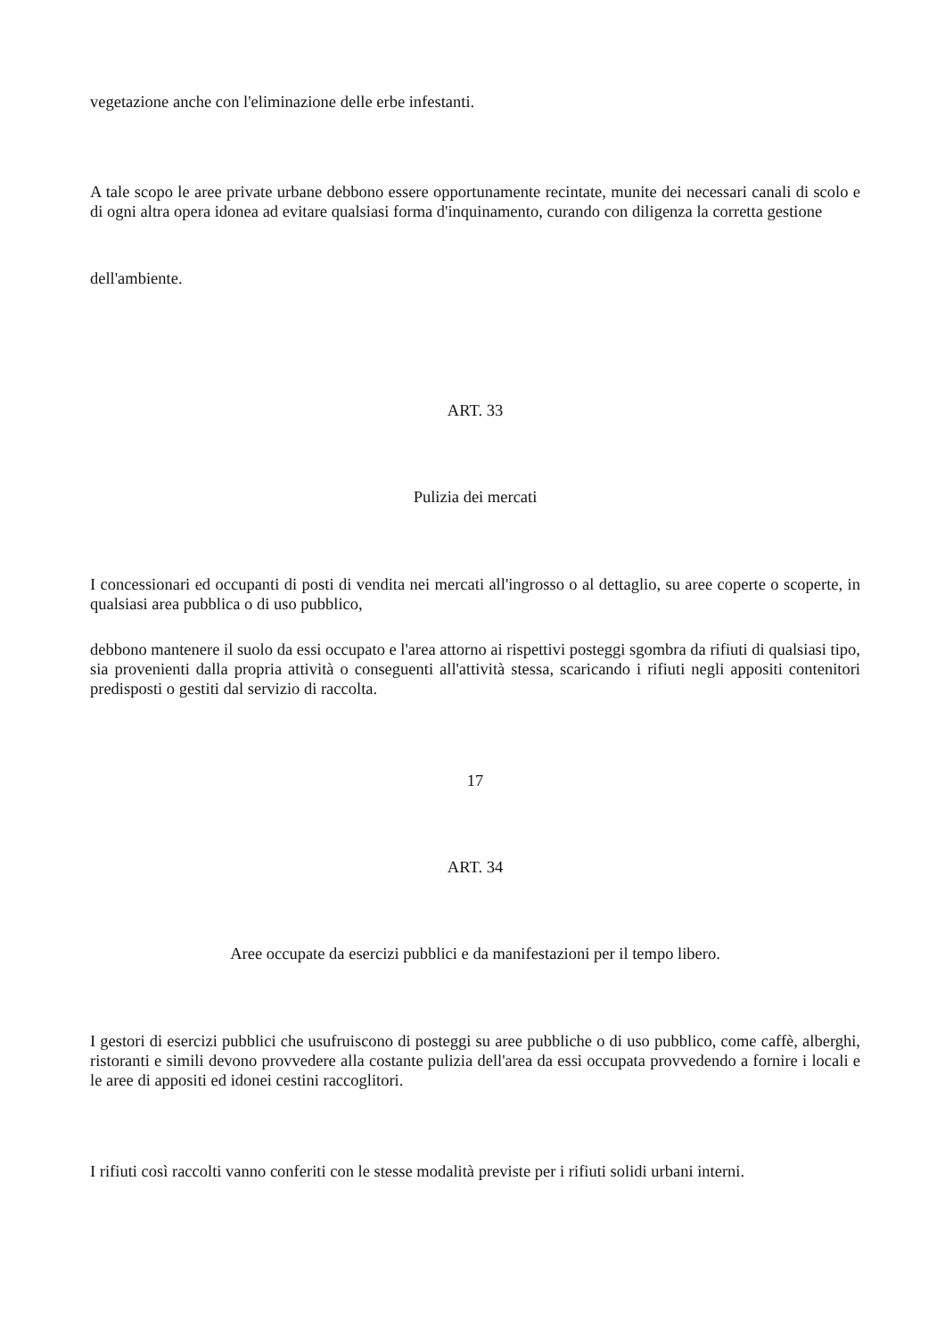vegetazione anche con l'eliminazione delle erbe infestanti.
A tale scopo le aree private urbane debbono essere opportunamente recintate, munite dei necessari canali di scolo e di ogni altra opera idonea ad evitare qualsiasi forma d'inquinamento, curando con diligenza la corretta gestione
dell'ambiente.
ART. 33
Pulizia dei mercati
I concessionari ed occupanti di posti di vendita nei mercati all'ingrosso o al dettaglio, su aree coperte o scoperte, in qualsiasi area pubblica o di uso pubblico,
debbono mantenere il suolo da essi occupato e l'area attorno ai rispettivi posteggi sgombra da rifiuti di qualsiasi tipo, sia provenienti dalla propria attività o conseguenti all'attività stessa, scaricando i rifiuti negli appositi contenitori predisposti o gestiti dal servizio di raccolta.
17
ART. 34
Aree occupate da esercizi pubblici e da manifestazioni per il tempo libero.
I gestori di esercizi pubblici che usufruiscono di posteggi su aree pubbliche o di uso pubblico, come caffè, alberghi, ristoranti e simili devono provvedere alla costante pulizia dell'area da essi occupata provvedendo a fornire i locali e le aree di appositi ed idonei cestini raccoglitori.
I rifiuti così raccolti vanno conferiti con le stesse modalità previste per i rifiuti solidi urbani interni.